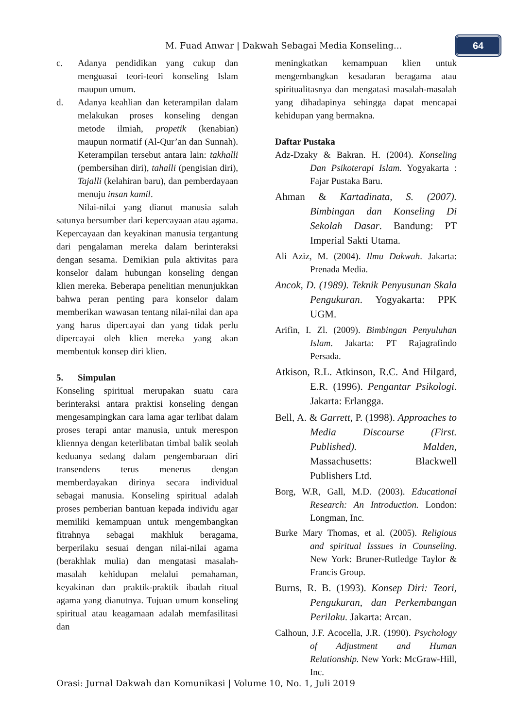M. Fuad Anwar | Dakwah Sebagai Media Konseling...
64
c. Adanya pendidikan yang cukup dan menguasai teori-teori konseling Islam maupun umum.
d. Adanya keahlian dan keterampilan dalam melakukan proses konseling dengan metode ilmiah, propetik (kenabian) maupun normatif (Al-Qur’an dan Sunnah). Keterampilan tersebut antara lain: takhalli (pembersihan diri), tahalli (pengisian diri), Tajalli (kelahiran baru), dan pemberdayaan menuju insan kamil.
Nilai-nilai yang dianut manusia salah satunya bersumber dari kepercayaan atau agama. Kepercayaan dan keyakinan manusia tergantung dari pengalaman mereka dalam berinteraksi dengan sesama. Demikian pula aktivitas para konselor dalam hubungan konseling dengan klien mereka. Beberapa penelitian menunjukkan bahwa peran penting para konselor dalam memberikan wawasan tentang nilai-nilai dan apa yang harus dipercayai dan yang tidak perlu dipercayai oleh klien mereka yang akan membentuk konsep diri klien.
5. Simpulan
Konseling spiritual merupakan suatu cara berinteraksi antara praktisi konseling dengan mengesampingkan cara lama agar terlibat dalam proses terapi antar manusia, untuk merespon kliennya dengan keterlibatan timbal balik seolah keduanya sedang dalam pengembaraan diri transendens terus menerus dengan memberdayakan dirinya secara individual sebagai manusia. Konseling spiritual adalah proses pemberian bantuan kepada individu agar memiliki kemampuan untuk mengembangkan fitrahnya sebagai makhluk beragama, berperilaku sesuai dengan nilai-nilai agama (berakhlak mulia) dan mengatasi masalah-masalah kehidupan melalui pemahaman, keyakinan dan praktik-praktik ibadah ritual agama yang dianutnya. Tujuan umum konseling spiritual atau keagamaan adalah memfasilitasi dan
meningkatkan kemampuan klien untuk mengembangkan kesadaran beragama atau spiritualitasnya dan mengatasi masalah-masalah yang dihadapinya sehingga dapat mencapai kehidupan yang bermakna.
Daftar Pustaka
Adz-Dzaky & Bakran. H. (2004). Konseling Dan Psikoterapi Islam. Yogyakarta : Fajar Pustaka Baru.
Ahman & Kartadinata, S. (2007). Bimbingan dan Konseling Di Sekolah Dasar. Bandung: PT Imperial Sakti Utama.
Ali Aziz, M. (2004). Ilmu Dakwah. Jakarta: Prenada Media.
Ancok, D. (1989). Teknik Penyusunan Skala Pengukuran. Yogyakarta: PPK UGM.
Arifin, I. Zl. (2009). Bimbingan Penyuluhan Islam. Jakarta: PT Rajagrafindo Persada.
Atkison, R.L. Atkinson, R.C. And Hilgard, E.R. (1996). Pengantar Psikologi. Jakarta: Erlangga.
Bell, A. & Garrett, P. (1998). Approaches to Media Discourse (First. Published). Malden, Massachusetts: Blackwell Publishers Ltd.
Borg, W.R, Gall, M.D. (2003). Educational Research: An Introduction. London: Longman, Inc.
Burke Mary Thomas, et al. (2005). Religious and spiritual Isssues in Counseling. New York: Bruner-Rutledge Taylor & Francis Group.
Burns, R. B. (1993). Konsep Diri: Teori, Pengukuran, dan Perkembangan Perilaku. Jakarta: Arcan.
Calhoun, J.F. Acocella, J.R. (1990). Psychology of Adjustment and Human Relationship. New York: McGraw-Hill, Inc.
Orasi: Jurnal Dakwah dan Komunikasi | Volume 10, No. 1, Juli 2019